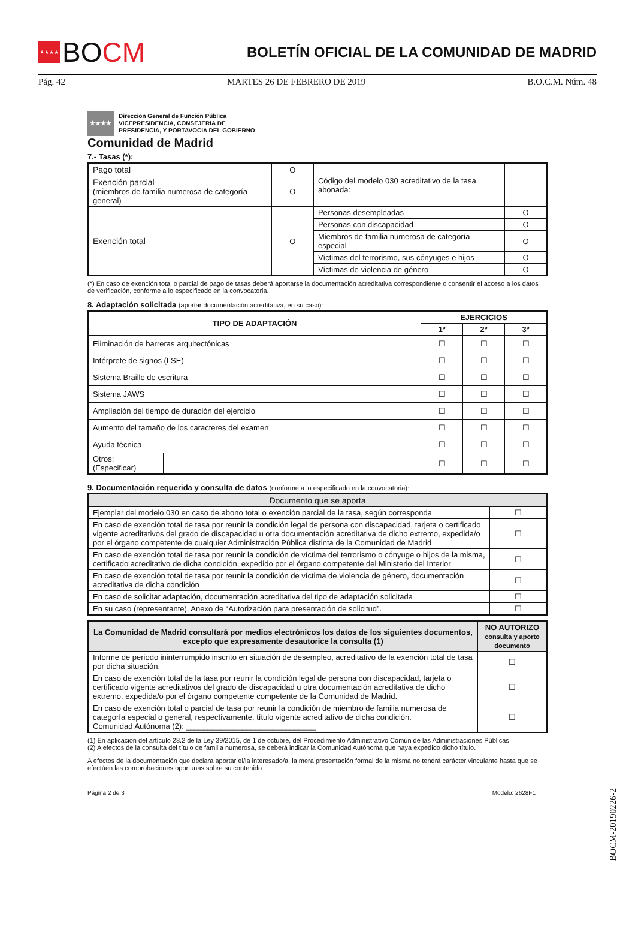★★★★ BOCM
BOLETÍN OFICIAL DE LA COMUNIDAD DE MADRID
Pág. 42 MARTES 26 DE FEBRERO DE 2019 B.O.C.M. Núm. 48
★★★★
Dirección General de Función Pública
VICEPRESIDENCIA, CONSEJERIA DE
PRESIDENCIA, Y PORTAVOCIA DEL GOBIERNO
Comunidad de Madrid
7.- Tasas (*):
| Pago total | O | Código del modelo 030 acreditativo de la tasa abonada: | | |
| Exención parcial (miembros de familia numerosa de categoría general) | O | | | |
| Exención total | O | Personas desempleadas | | O |
| | | Personas con discapacidad | | O |
| | | Miembros de familia numerosa de categoría especial | | O |
| | | Víctimas del terrorismo, sus cónyuges e hijos | | O |
| | | Víctimas de violencia de género | | O |
(*) En caso de exención total o parcial de pago de tasas deberá aportarse la documentación acreditativa correspondiente o consentir el acceso a los datos de verificación, conforme a lo especificado en la convocatoria.
8. Adaptación solicitada (aportar documentación acreditativa, en su caso):
| TIPO DE ADAPTACIÓN | | EJERCICIOS | | |
| --- | --- | --- | --- | --- |
| | | 1º | 2º | 3º |
| Eliminación de barreras arquitectónicas | | ☐ | ☐ | ☐ |
| Intérprete de signos (LSE) | | ☐ | ☐ | ☐ |
| Sistema Braille de escritura | | ☐ | ☐ | ☐ |
| Sistema JAWS | | ☐ | ☐ | ☐ |
| Ampliación del tiempo de duración del ejercicio | | ☐ | ☐ | ☐ |
| Aumento del tamaño de los caracteres del examen | | ☐ | ☐ | ☐ |
| Ayuda técnica | | ☐ | ☐ | ☐ |
| Otros: (Especificar) | | ☐ | ☐ | ☐ |
9. Documentación requerida y consulta de datos (conforme a lo especificado en la convocatoria):
| Documento que se aporta | |
| Ejemplar del modelo 030 en caso de abono total o exención parcial de la tasa, según corresponda | ☐ |
| En caso de exención total de tasa por reunir la condición legal de persona con discapacidad, tarjeta o certificado vigente acreditativos del grado de discapacidad u otra documentación acreditativa de dicho extremo, expedida/o por el órgano competente de cualquier Administración Pública distinta de la Comunidad de Madrid | ☐ |
| En caso de exención total de tasa por reunir la condición de víctima del terrorismo o cónyuge o hijos de la misma, certificado acreditativo de dicha condición, expedido por el órgano competente del Ministerio del Interior | ☐ |
| En caso de exención total de tasa por reunir la condición de víctima de violencia de género, documentación acreditativa de dicha condición | ☐ |
| En caso de solicitar adaptación, documentación acreditativa del tipo de adaptación solicitada | ☐ |
| En su caso (representante), Anexo de “Autorización para presentación de solicitud”. | ☐ |
| La Comunidad de Madrid consultará por medios electrónicos los datos de los siguientes documentos, excepto que expresamente desautorice la consulta (1) | NO AUTORIZO consulta y aporto documento |
| --- | --- |
| Informe de periodo ininterrumpido inscrito en situación de desempleo, acreditativo de la exención total de tasa por dicha situación. | ☐ |
| En caso de exención total de la tasa por reunir la condición legal de persona con discapacidad, tarjeta o certificado vigente acreditativos del grado de discapacidad u otra documentación acreditativa de dicho extremo, expedida/o por el órgano competente competente de la Comunidad de Madrid. | ☐ |
| En caso de exención total o parcial de tasa por reunir la condición de miembro de familia numerosa de categoría especial o general, respectivamente, título vigente acreditativo de dicha condición. Comunidad Autónoma (2): ______________________________ | ☐ |
(1) En aplicación del artículo 28.2 de la Ley 39/2015, de 1 de octubre, del Procedimiento Administrativo Común de las Administraciones Públicas
(2) A efectos de la consulta del título de familia numerosa, se deberá indicar la Comunidad Autónoma que haya expedido dicho título.
A efectos de la documentación que declara aportar el/la interesado/a, la mera presentación formal de la misma no tendrá carácter vinculante hasta que se efectúen las comprobaciones oportunas sobre su contenido
Página 2 de 3 Modelo: 2628F1
BOCM-20190226-2